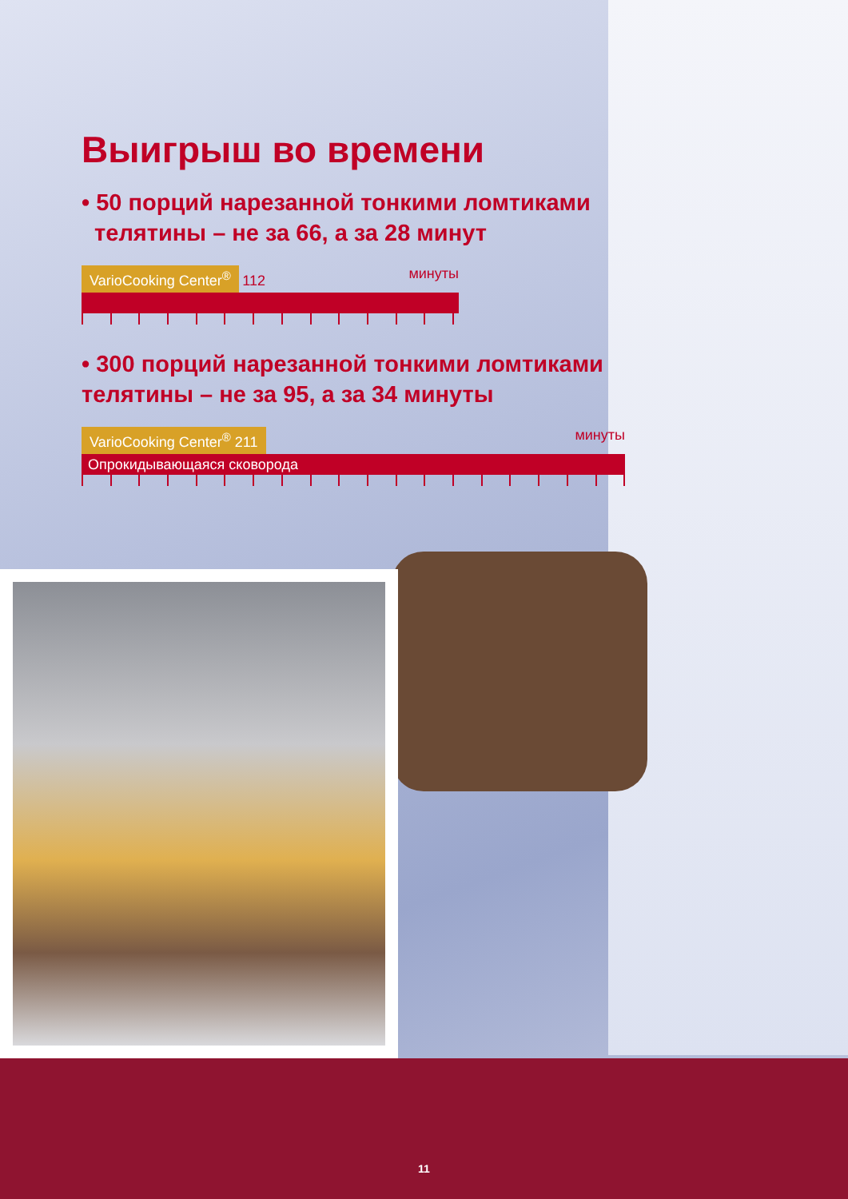Выигрыш во времени
• 50 порций нарезанной тонкими ломтиками
телятины – не за 66, а за 28 минут
VarioCooking Center<sup>®</sup> 112 минуты
• 300 порций нарезанной тонкими ломтиками
телятины – не за 95, а за 34 минуты
VarioCooking Center<sup>®</sup> 211 минуты
Опрокидывающаяся сковорода
11